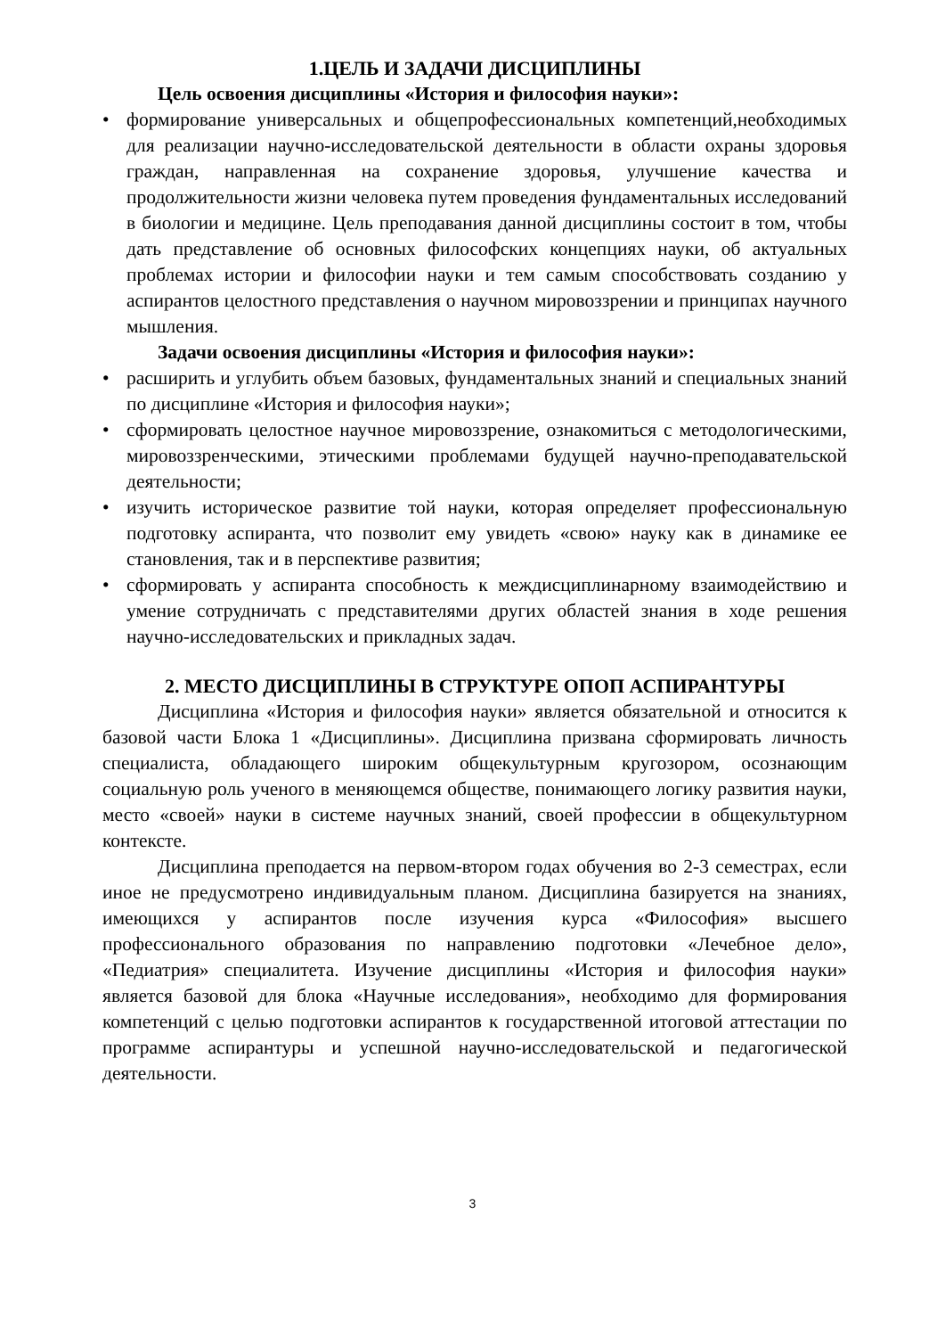1.ЦЕЛЬ И ЗАДАЧИ ДИСЦИПЛИНЫ
Цель освоения дисциплины «История и философия науки»:
• формирование универсальных и общепрофессиональных компетенций,необходимых для реализации научно-исследовательской деятельности в области охраны здоровья граждан, направленная на сохранение здоровья, улучшение качества и продолжительности жизни человека путем проведения фундаментальных исследований в биологии и медицине. Цель преподавания данной дисциплины состоит в том, чтобы дать представление об основных философских концепциях науки, об актуальных проблемах истории и философии науки и тем самым способствовать созданию у аспирантов целостного представления о научном мировоззрении и принципах научного мышления.
Задачи освоения дисциплины «История и философия науки»:
• расширить и углубить объем базовых, фундаментальных знаний и специальных знаний по дисциплине «История и философия науки»;
• сформировать целостное научное мировоззрение, ознакомиться с методологическими, мировоззренческими, этическими проблемами будущей научно-преподавательской деятельности;
• изучить историческое развитие той науки, которая определяет профессиональную подготовку аспиранта, что позволит ему увидеть «свою» науку как в динамике ее становления, так и в перспективе развития;
• сформировать у аспиранта способность к междисциплинарному взаимодействию и умение сотрудничать с представителями других областей знания в ходе решения научно-исследовательских и прикладных задач.
2. МЕСТО ДИСЦИПЛИНЫ В СТРУКТУРЕ ОПОП АСПИРАНТУРЫ
Дисциплина «История и философия науки» является обязательной и относится к базовой части Блока 1 «Дисциплины». Дисциплина призвана сформировать личность специалиста, обладающего широким общекультурным кругозором, осознающим социальную роль ученого в меняющемся обществе, понимающего логику развития науки, место «своей» науки в системе научных знаний, своей профессии в общекультурном контексте.
Дисциплина преподается на первом-втором годах обучения во 2-3 семестрах, если иное не предусмотрено индивидуальным планом. Дисциплина базируется на знаниях, имеющихся у аспирантов после изучения курса «Философия» высшего профессионального образования по направлению подготовки «Лечебное дело», «Педиатрия» специалитета. Изучение дисциплины «История и философия науки» является базовой для блока «Научные исследования», необходимо для формирования компетенций с целью подготовки аспирантов к государственной итоговой аттестации по программе аспирантуры и успешной научно-исследовательской и педагогической деятельности.
3